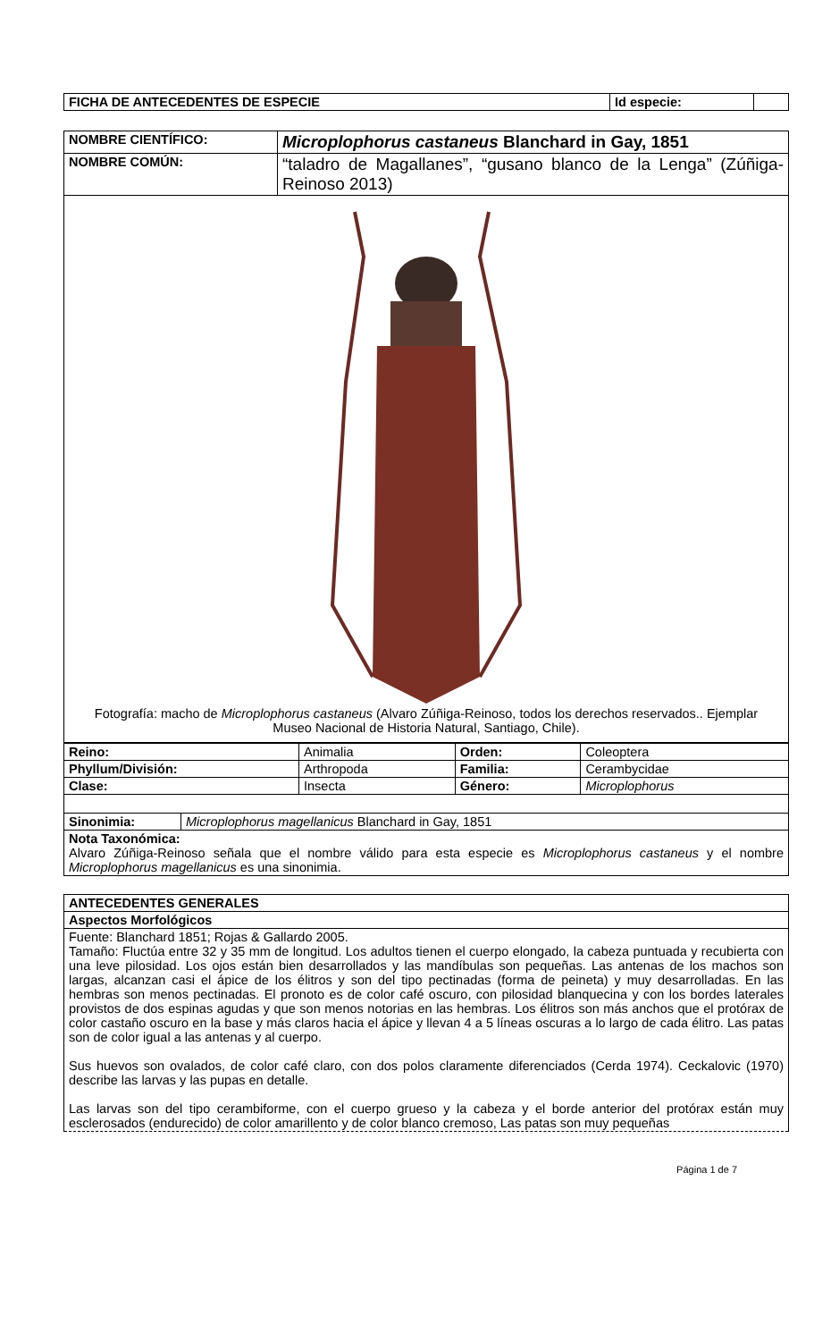| FICHA DE ANTECEDENTES DE ESPECIE | Id especie: | |
| NOMBRE CIENTÍFICO: | Microplophorus castaneus Blanchard in Gay, 1851 |
| NOMBRE COMÚN: | “taladro de Magallanes”, “gusano blanco de la Lenga” (Zúñiga-Reinoso 2013) |
| Fotografía: macho de Microplophorus castaneus (Alvaro Zúñiga-Reinoso, todos los derechos reservados.. Ejemplar Museo Nacional de Historia Natural, Santiago, Chile). | |
| Reino: | Animalia | Orden: | Coleoptera |
| Phyllum/División: | Arthropoda | Familia: | Cerambycidae |
| Clase: | Insecta | Género: | Microplophorus |
| Sinonimia: | Microplophorus magellanicus Blanchard in Gay, 1851 |
| Nota Taxonómica: Alvaro Zúñiga-Reinoso señala que el nombre válido para esta especie es Microplophorus castaneus y el nombre Microplophorus magellanicus es una sinonimia. | |
| ANTECEDENTES GENERALES |
| Aspectos Morfológicos |
| Fuente: Blanchard 1851; Rojas & Gallardo 2005. Tamaño: Fluctúa entre 32 y 35 mm de longitud. Los adultos tienen el cuerpo elongado, la cabeza puntuada y recubierta con una leve pilosidad. Los ojos están bien desarrollados y las mandíbulas son pequeñas. Las antenas de los machos son largas, alcanzan casi el ápice de los élitros y son del tipo pectinadas (forma de peineta) y muy desarrolladas. En las hembras son menos pectinadas. El pronoto es de color café oscuro, con pilosidad blanquecina y con los bordes laterales provistos de dos espinas agudas y que son menos notorias en las hembras. Los élitros son más anchos que el protórax de color castaño oscuro en la base y más claros hacia el ápice y llevan 4 a 5 líneas oscuras a lo largo de cada élitro. Las patas son de color igual a las antenas y al cuerpo. Sus huevos son ovalados, de color café claro, con dos polos claramente diferenciados (Cerda 1974). Ceckalovic (1970) describe las larvas y las pupas en detalle. Las larvas son del tipo cerambiforme, con el cuerpo grueso y la cabeza y el borde anterior del protórax están muy esclerosados (endurecido) de color amarillento y de color blanco cremoso, Las patas son muy pequeñas |
Página 1 de 7